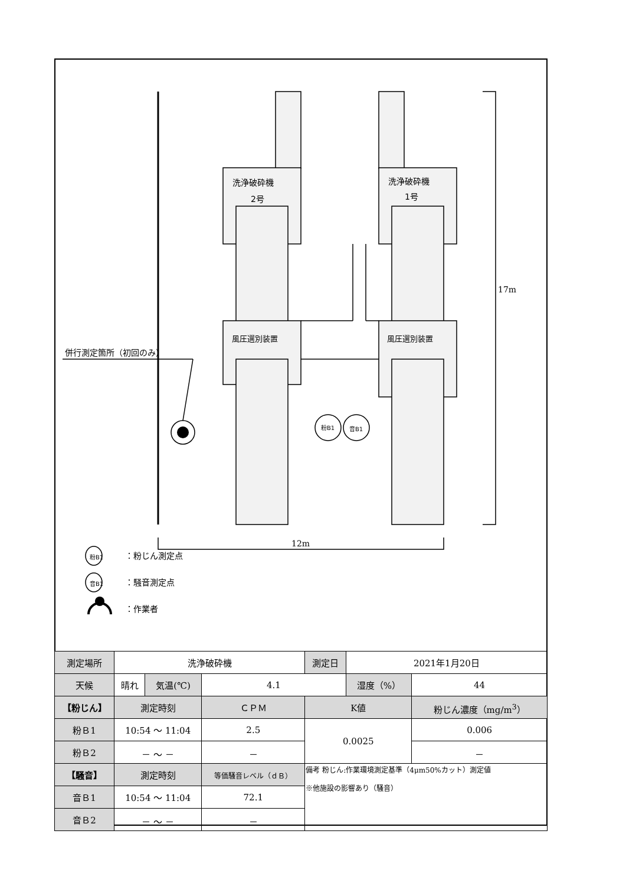洗浄破砕機
2号
洗浄破砕機
1号
風圧選別装置 風圧選別装置
併行測定箇所（初回のみ）
粉B1 音B1
17m
12m
粉B1 ：粉じん測定点
音B1 ：騒音測定点
：作業者
| 測定場所 | 洗浄破砕機 | | | 測定日 | 2021年1月20日 | |
| 天候 | 晴れ | 気温(℃) | 4.1 | | 湿度（%） | 44 |
| 【粉じん】 | 測定時刻 | | ＣＰＭ | K値 | | 粉じん濃度（mg/m<sup>3</sup>） |
| 粉Ｂ1 | 10:54 〜 11:04 | | 2.5 | 0.0025 | | 0.006 |
| 粉Ｂ2 | － 〜 － | | － | | | － |
| 【騒音】 | 測定時刻 | | 等価騒音レベル（ｄＢ） | 備考 粉じん:作業環境測定基準（4μm50%カット）測定値 ※他施設の影響あり（騒音） | | |
| 音Ｂ1 | 10:54 〜 11:04 | | 72.1 | | | |
| 音Ｂ2 | － 〜 － | | － | | | |